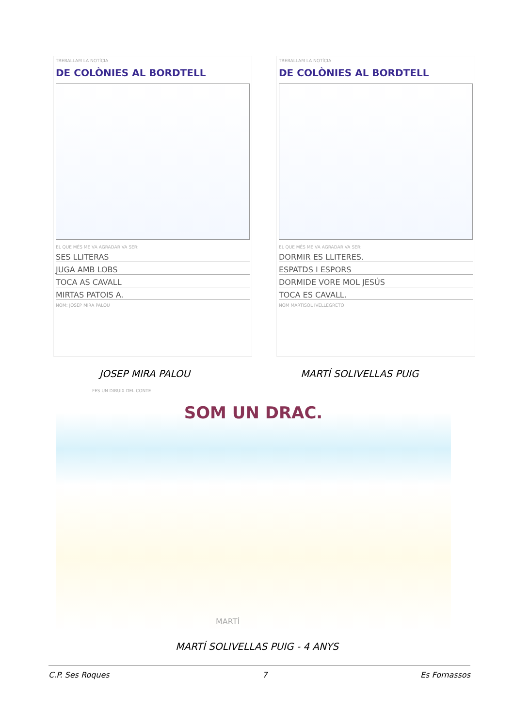TREBALLAM LA NOTÍCIA
DE COLÒNIES AL BORDTELL
EL QUE MÉS ME VA AGRADAR VA SER:
SES LLITERAS
JUGA AMB LOBS
TOCA AS CAVALL
MIRTAS PATOIS A.
NOM: JOSEP MIRA PALOU
TREBALLAM LA NOTÍCIA
DE COLÒNIES AL BORDTELL
EL QUE MÉS ME VA AGRADAR VA SER:
DORMIR ES LLITERES.
ESPATDS I ESPORS
DORMIDE VORE MOL JESÚS
TOCA ES CAVALL.
NOM MARTISOL IVELLEGRETO
JOSEP MIRA PALOU MARTÍ SOLIVELLAS PUIG
FES UN DIBUIX DEL CONTE
SOM UN DRAC.
MARTÍ
MARTÍ SOLIVELLAS PUIG - 4 ANYS
C.P. Ses Roques 7 Es Fornassos